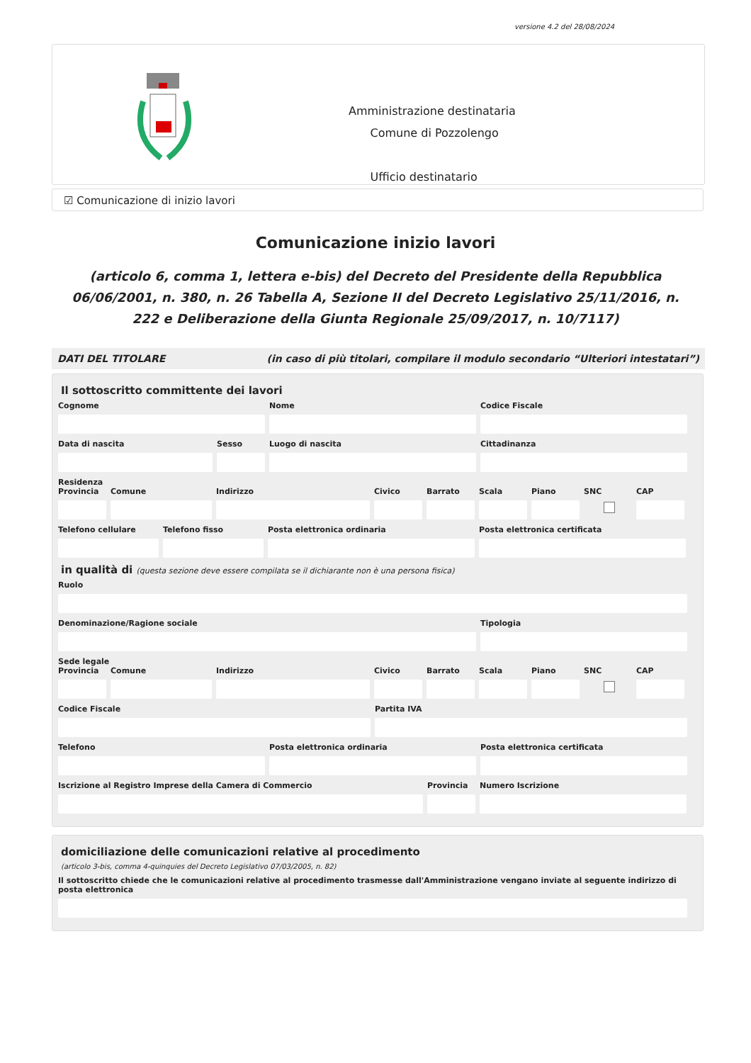versione 4.2 del 28/08/2024
Amministrazione destinataria
Comune di Pozzolengo
Ufficio destinatario
☑ Comunicazione di inizio lavori
Comunicazione inizio lavori
(articolo 6, comma 1, lettera e-bis) del Decreto del Presidente della Repubblica 06/06/2001, n. 380, n. 26 Tabella A, Sezione II del Decreto Legislativo 25/11/2016, n. 222 e Deliberazione della Giunta Regionale 25/09/2017, n. 10/7117)
DATI DEL TITOLARE (in caso di più titolari, compilare il modulo secondario “Ulteriori intestatari”)
Il sottoscritto committente dei lavori
Cognome Nome Codice Fiscale
Data di nascita Sesso Luogo di nascita Cittadinanza
Residenza
Provincia Comune Indirizzo Civico Barrato Scala Piano SNC CAP
Telefono cellulare Telefono fisso Posta elettronica ordinaria Posta elettronica certificata
in qualità di (questa sezione deve essere compilata se il dichiarante non è una persona fisica)
Ruolo
Denominazione/Ragione sociale Tipologia
Sede legale
Provincia Comune Indirizzo Civico Barrato Scala Piano SNC CAP
Codice Fiscale Partita IVA
Telefono Posta elettronica ordinaria Posta elettronica certificata
Iscrizione al Registro Imprese della Camera di Commercio Provincia Numero Iscrizione
domiciliazione delle comunicazioni relative al procedimento
(articolo 3-bis, comma 4-quinquies del Decreto Legislativo 07/03/2005, n. 82)
Il sottoscritto chiede che le comunicazioni relative al procedimento trasmesse dall'Amministrazione vengano inviate al seguente indirizzo di posta elettronica